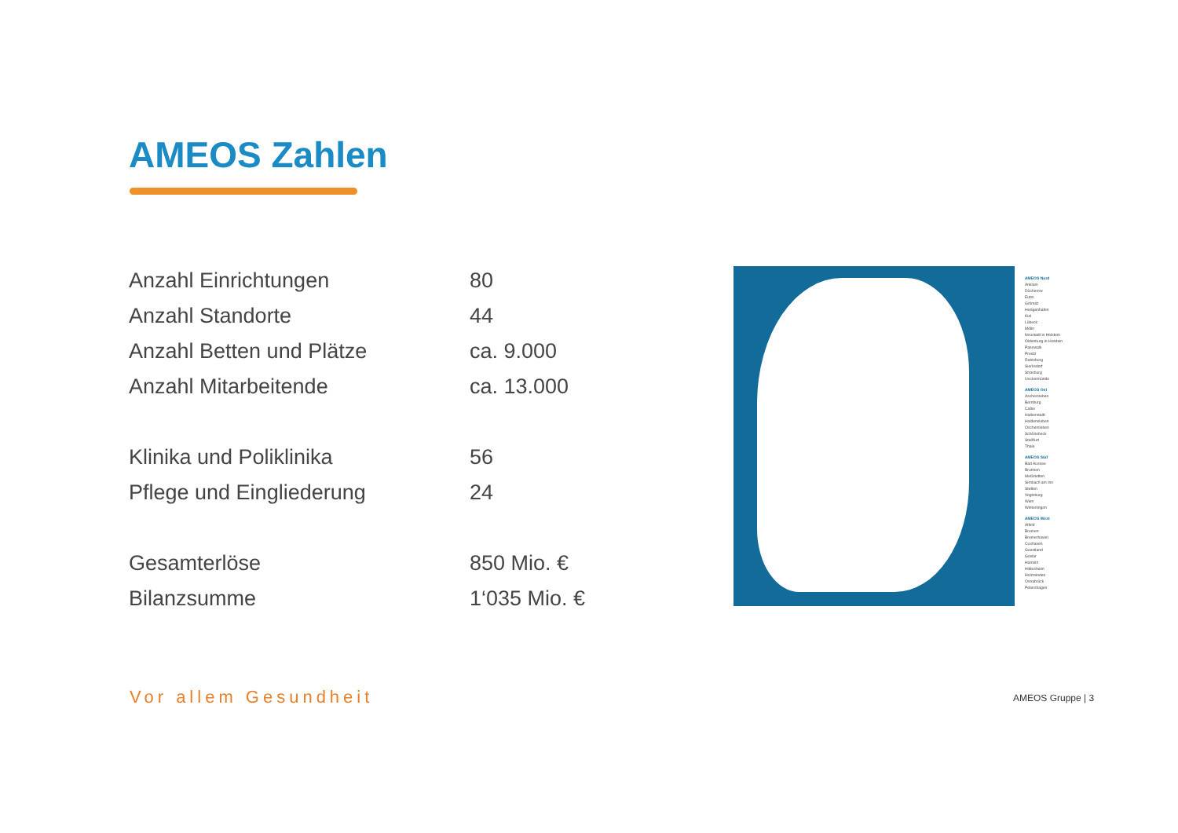AMEOS Zahlen
| Anzahl Einrichtungen | 80 |
| Anzahl Standorte | 44 |
| Anzahl Betten und Plätze | ca. 9.000 |
| Anzahl Mitarbeitende | ca. 13.000 |
| Klinika und Poliklinika | 56 |
| Pflege und Eingliederung | 24 |
| Gesamterlöse | 850 Mio. € |
| Bilanzsumme | 1‘035 Mio. € |
AMEOS Nord
Anklam
Dücherow
Eutin
Grömitz
Heiligenhafen
Kiel
Lübeck
Mölln
Neustadt in Holstein
Oldenburg in Holstein
Pasewalk
Preetz
Ratzeburg
Sierksdorf
Strasburg
Ueckermünde
AMEOS Ost
Aschersleben
Bernburg
Calbe
Halberstadt
Haldensleben
Oschersleben
Schönebeck
Staßfurt
Thale
AMEOS Süd
Bad Aussee
Brunnen
Meßstetten
Simbach am Inn
Stetten
Vogtsburg
Wien
Winterlingen
AMEOS West
Alfeld
Bremen
Bremerhaven
Cuxhaven
Geestland
Goslar
Hameln
Hildesheim
Holzminden
Osnabrück
Petershagen
Vor allem Gesundheit AMEOS Gruppe | 3